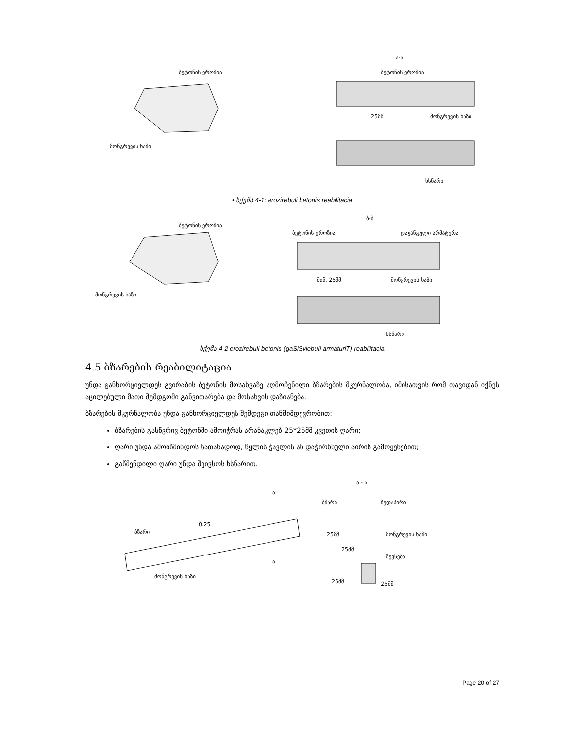ბეტონის ეროზია
მონგრევის ხაზი
ა-ა
ბეტონის ეროზია
25მმ
მონგრევის ხაზი
ხსნარი
• სქემა 4-1: erozirebuli betonis reabilitacia
ბეტონის ეროზია
მონგრევის ხაზი
ბ-ბ
ბეტონის ეროზია
დაჟანგული არმატურა
მინ. 25მმ
მონგრევის ხაზი
ხსნარი
სქემა 4-2 erozirebuli betonis (gaSiSvlebuli armaturiT) reabilitacia
4.5 ბზარების რეაბილიტაცია
უნდა განხორციელდეს გვირაბის ბეტონის მოსახვაზე აღმოჩენილი ბზარების მკურნალობა, იმისათვის რომ თავიდან იქნეს აცილებული მათი შემდგომი განვითარება და მოსახვის დაზიანება.
ბზარების მკურნალობა უნდა განხორციელდეს შემდეგი თანმიმდევრობით:
ბზარების გასწვრივ ბეტონში ამოიჭრას არანაკლებ 25*25მმ კვეთის ღარი;
ღარი უნდა ამოიწმინდოს სათანადოდ, წყლის ჭავლის ან დაჭირხნული აირის გამოყენებით;
გაწმენდილი ღარი უნდა შეივსოს ხსნარით.
ა
ბზარი
0.25
მონგრევის ხაზი
ა
ა - ა
ბზარი
ზედაპირი
25მმ
მონგრევის ხაზი
25მმ
შევსება
25მმ
25მმ
Page 20 of 27